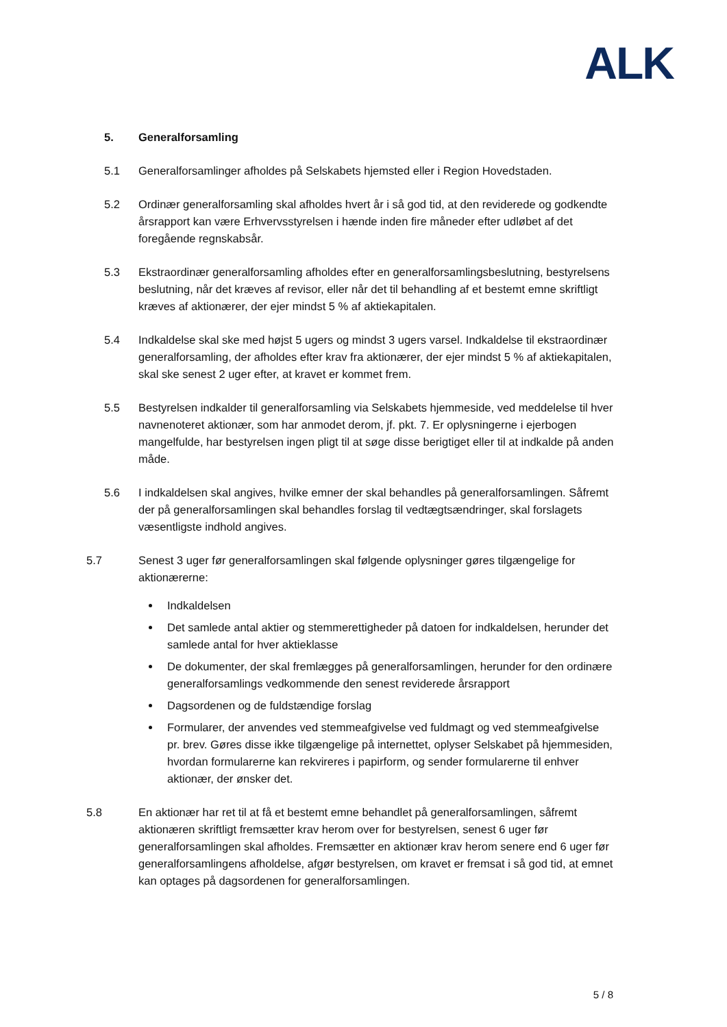ALK
5. Generalforsamling
5.1 Generalforsamlinger afholdes på Selskabets hjemsted eller i Region Hovedstaden.
5.2 Ordinær generalforsamling skal afholdes hvert år i så god tid, at den reviderede og godkendte årsrapport kan være Erhvervsstyrelsen i hænde inden fire måneder efter udløbet af det foregående regnskabsår.
5.3 Ekstraordinær generalforsamling afholdes efter en generalforsamlingsbeslutning, bestyrelsens beslutning, når det kræves af revisor, eller når det til behandling af et bestemt emne skriftligt kræves af aktionærer, der ejer mindst 5 % af aktiekapitalen.
5.4 Indkaldelse skal ske med højst 5 ugers og mindst 3 ugers varsel. Indkaldelse til ekstraordinær generalforsamling, der afholdes efter krav fra aktionærer, der ejer mindst 5 % af aktiekapitalen, skal ske senest 2 uger efter, at kravet er kommet frem.
5.5 Bestyrelsen indkalder til generalforsamling via Selskabets hjemmeside, ved meddelelse til hver navnenoteret aktionær, som har anmodet derom, jf. pkt. 7. Er oplysningerne i ejerbogen mangelfulde, har bestyrelsen ingen pligt til at søge disse berigtiget eller til at indkalde på anden måde.
5.6 I indkaldelsen skal angives, hvilke emner der skal behandles på generalforsamlingen. Såfremt der på generalforsamlingen skal behandles forslag til vedtægtsændringer, skal forslagets væsentligste indhold angives.
5.7 Senest 3 uger før generalforsamlingen skal følgende oplysninger gøres tilgængelige for aktionærerne:
Indkaldelsen
Det samlede antal aktier og stemmerettigheder på datoen for indkaldelsen, herunder det samlede antal for hver aktieklasse
De dokumenter, der skal fremlægges på generalforsamlingen, herunder for den ordinære generalforsamlings vedkommende den senest reviderede årsrapport
Dagsordenen og de fuldstændige forslag
Formularer, der anvendes ved stemmeafgivelse ved fuldmagt og ved stemmeafgivelse pr. brev. Gøres disse ikke tilgængelige på internettet, oplyser Selskabet på hjemmesiden, hvordan formularerne kan rekvireres i papirform, og sender formularerne til enhver aktionær, der ønsker det.
5.8 En aktionær har ret til at få et bestemt emne behandlet på generalforsamlingen, såfremt aktionæren skriftligt fremsætter krav herom over for bestyrelsen, senest 6 uger før generalforsamlingen skal afholdes. Fremsætter en aktionær krav herom senere end 6 uger før generalforsamlingens afholdelse, afgør bestyrelsen, om kravet er fremsat i så god tid, at emnet kan optages på dagsordenen for generalforsamlingen.
5 / 8